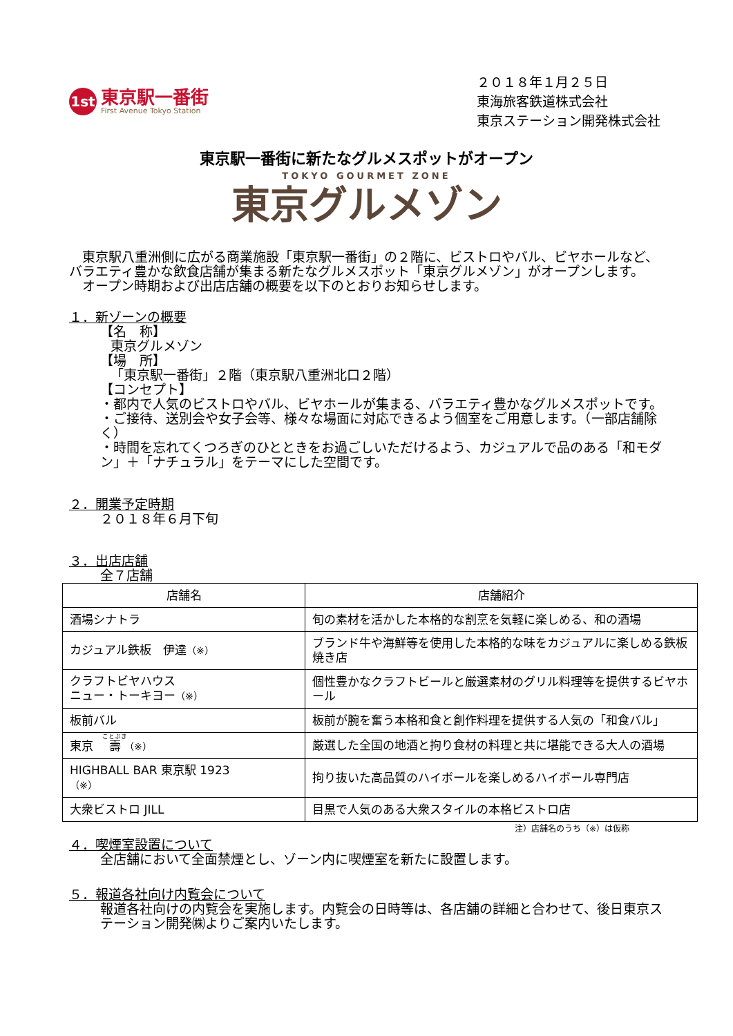1st
東京駅一番街
First Avenue Tokyo Station
２０１８年１月２５日
東海旅客鉄道株式会社
東京ステーション開発株式会社
東京駅一番街に新たなグルメスポットがオープン
TOKYO GOURMET ZONE
東京グルメゾン
　東京駅八重洲側に広がる商業施設「東京駅一番街」の２階に、ビストロやバル、ビヤホールなど、バラエティ豊かな飲食店舗が集まる新たなグルメスポット「東京グルメゾン」がオープンします。
　オープン時期および出店店舗の概要を以下のとおりお知らせします。
１．新ゾーンの概要
【名　称】
東京グルメゾン
【場　所】
「東京駅一番街」２階（東京駅八重洲北口２階）
【コンセプト】
・都内で人気のビストロやバル、ビヤホールが集まる、バラエティ豊かなグルメスポットです。
・ご接待、送別会や女子会等、様々な場面に対応できるよう個室をご用意します。（一部店舗除く）
・時間を忘れてくつろぎのひとときをお過ごしいただけるよう、カジュアルで品のある「和モダン」＋「ナチュラル」をテーマにした空間です。
２．開業予定時期
２０１８年６月下旬
３．出店店舗
全７店舗
| 店舗名 | 店舗紹介 |
| --- | --- |
| 酒場シナトラ | 旬の素材を活かした本格的な割烹を気軽に楽しめる、和の酒場 |
| カジュアル鉄板 伊達 （※） | ブランド牛や海鮮等を使用した本格的な味をカジュアルに楽しめる鉄板焼き店 |
| クラフトビヤハウス ニュー・トーキヨー （※） | 個性豊かなクラフトビールと厳選素材のグリル料理等を提供するビヤホール |
| 板前バル | 板前が腕を奮う本格和食と創作料理を提供する人気の「和食バル」 |
| 東京 壽 （※） | 厳選した全国の地酒と拘り食材の料理と共に堪能できる大人の酒場 |
| HIGHBALL BAR 東京駅 1923 （※） | 拘り抜いた高品質のハイボールを楽しめるハイボール専門店 |
| 大衆ビストロ JILL | 目黒で人気のある大衆スタイルの本格ビストロ店 |
注）店舗名のうち（※）は仮称
４．喫煙室設置について
全店舗において全面禁煙とし、ゾーン内に喫煙室を新たに設置します。
５．報道各社向け内覧会について
報道各社向けの内覧会を実施します。内覧会の日時等は、各店舗の詳細と合わせて、後日東京ステーション開発㈱よりご案内いたします。